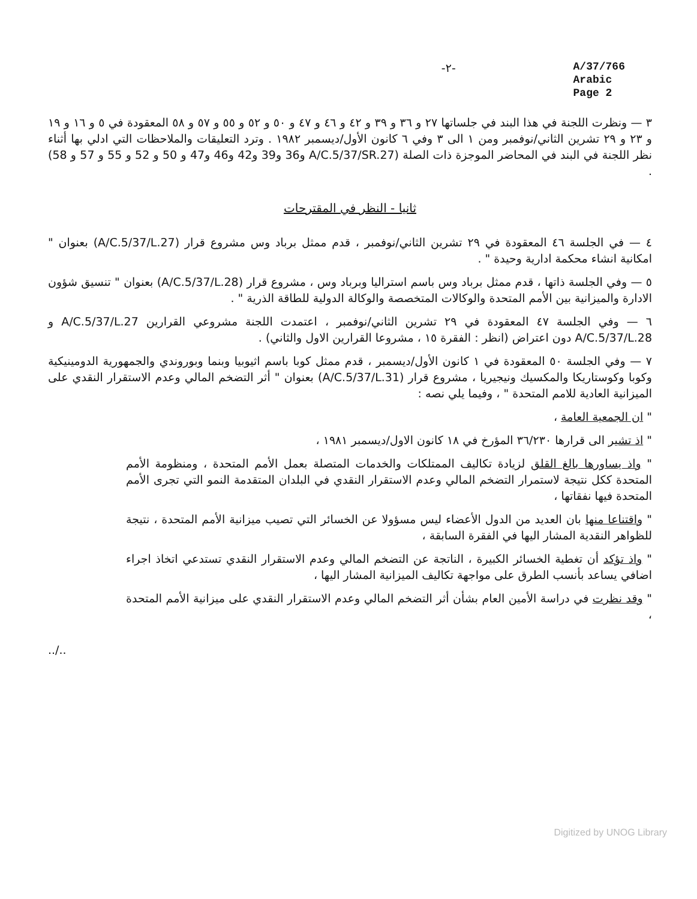-٢-
A/37/766
Arabic
Page 2
٣ — ونظرت اللجنة في هذا البند في جلساتها ٢٧ و ٣٦ و ٣٩ و ٤٢ و ٤٦ و ٤٧ و ٥٠ و ٥٢ و ٥٥ و ٥٧ و ٥٨ المعقودة في ٥ و ١٦ و ١٩ و ٢٣ و ٢٩ تشرين الثاني/نوفمبر ومن ١ الى ٣ وفي ٦ كانون الأول/ديسمبر ١٩٨٢ . وترد التعليقات والملاحظات التي ادلي بها أثناء نظر اللجنة في البند في المحاضر الموجزة ذات الصلة (A/C.5/37/SR.27 و36 و39 و42 و46 و47 و 50 و 52 و 55 و 57 و 58) .
ثانيا - النظر في المقترحات
٤ — في الجلسة ٤٦ المعقودة في ٢٩ تشرين الثاني/نوفمبر ، قدم ممثل برباد وس مشروع قرار (A/C.5/37/L.27) بعنوان " امكانية انشاء محكمة ادارية وحيدة " .
٥ — وفي الجلسة ذاتها ، قدم ممثل برباد وس باسم استراليا وبرباد وس ، مشروع قرار (A/C.5/37/L.28) بعنوان " تنسيق شؤون الادارة والميزانية بين الأمم المتحدة والوكالات المتخصصة والوكالة الدولية للطاقة الذرية " .
٦ — وفي الجلسة ٤٧ المعقودة في ٢٩ تشرين الثاني/نوفمبر ، اعتمدت اللجنة مشروعي القرارين A/C.5/37/L.27 و A/C.5/37/L.28 دون اعتراض (انظر : الفقرة ١٥ ، مشروعا القرارين الاول والثاني) .
٧ — وفي الجلسة ٥٠ المعقودة في ١ كانون الأول/ديسمبر ، قدم ممثل كوبا باسم اثيوبيا وبنما وبوروندي والجمهورية الدومينيكية وكوبا وكوستاريكا والمكسيك ونيجيريا ، مشروع قرار (A/C.5/37/L.31) بعنوان " أثر التضخم المالي وعدم الاستقرار النقدي على الميزانية العادية للامم المتحدة " ، وفيما يلي نصه :
" ان الجمعية العامة ،
" اذ تشير الى قرارها ٣٦/٢٣٠ المؤرخ في ١٨ كانون الاول/ديسمبر ١٩٨١ ،
" واذ يساورها بالغ القلق لزيادة تكاليف الممتلكات والخدمات المتصلة بعمل الأمم المتحدة ، ومنظومة الأمم المتحدة ككل نتيجة لاستمرار التضخم المالي وعدم الاستقرار النقدي في البلدان المتقدمة النمو التي تجرى الأمم المتحدة فيها نفقاتها ،
" واقتناعا منها بان العديد من الدول الأعضاء ليس مسؤولا عن الخسائر التي تصيب ميزانية الأمم المتحدة ، نتيجة للظواهر النقدية المشار اليها في الفقرة السابقة ،
" واذ تؤكد أن تغطية الخسائر الكبيرة ، الناتجة عن التضخم المالي وعدم الاستقرار النقدي تستدعي اتخاذ اجراء اضافي يساعد بأنسب الطرق على مواجهة تكاليف الميزانية المشار اليها ،
" وقد نظرت في دراسة الأمين العام بشأن أثر التضخم المالي وعدم الاستقرار النقدي على ميزانية الأمم المتحدة ،
../..
Digitized by UNOG Library